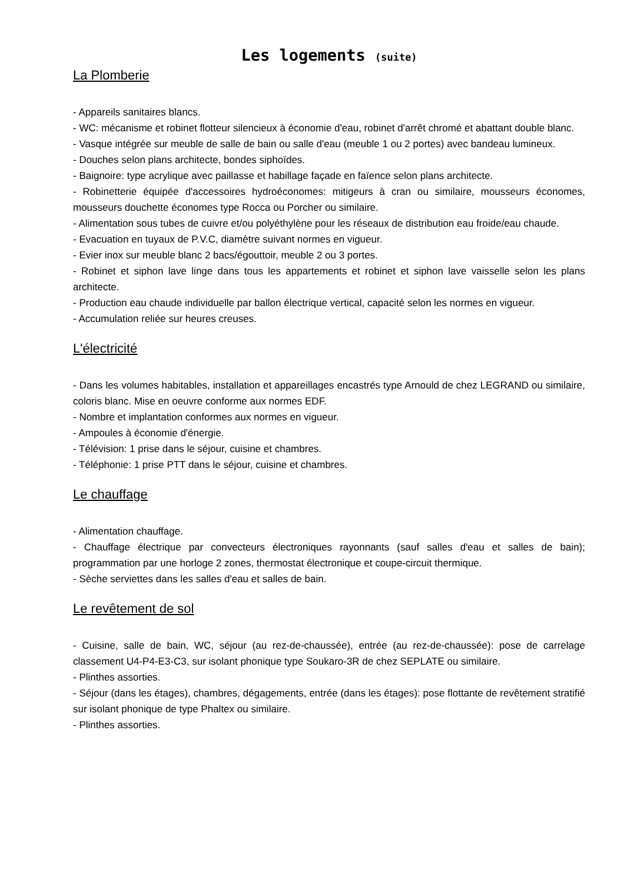Les logements (suite)
La Plomberie
- Appareils sanitaires blancs.
- WC: mécanisme et robinet flotteur silencieux à économie d'eau, robinet d'arrêt chromé et abattant double blanc.
- Vasque intégrée sur meuble de salle de bain ou salle d'eau (meuble 1 ou 2 portes) avec bandeau lumineux.
- Douches selon plans architecte, bondes siphoïdes.
- Baignoire: type acrylique avec paillasse et habillage façade en faïence selon plans architecte.
- Robinetterie équipée d'accessoires hydroéconomes: mitigeurs à cran ou similaire, mousseurs économes, mousseurs douchette économes type Rocca ou Porcher ou similaire.
- Alimentation sous tubes de cuivre et/ou polyéthylène pour les réseaux de distribution eau froide/eau chaude.
- Evacuation en tuyaux de P.V.C, diamètre suivant normes en vigueur.
- Evier inox sur meuble blanc 2 bacs/égouttoir, meuble 2 ou 3 portes.
- Robinet et siphon lave linge dans tous les appartements et robinet et siphon lave vaisselle selon les plans architecte.
- Production eau chaude individuelle par ballon électrique vertical, capacité selon les normes en vigueur.
- Accumulation reliée sur heures creuses.
L'électricité
- Dans les volumes habitables, installation et appareillages encastrés type Arnould de chez LEGRAND ou similaire, coloris blanc. Mise en oeuvre conforme aux normes EDF.
- Nombre et implantation conformes aux normes en vigueur.
- Ampoules à économie d'énergie.
- Télévision: 1 prise dans le séjour, cuisine et chambres.
- Téléphonie: 1 prise PTT dans le séjour, cuisine et chambres.
Le chauffage
- Alimentation chauffage.
- Chauffage électrique par convecteurs électroniques rayonnants (sauf salles d'eau et salles de bain); programmation par une horloge 2 zones, thermostat électronique et coupe-circuit thermique.
- Sèche serviettes dans les salles d'eau et salles de bain.
Le revêtement de sol
- Cuisine, salle de bain, WC, séjour (au rez-de-chaussée), entrée (au rez-de-chaussée): pose de carrelage classement U4-P4-E3-C3, sur isolant phonique type Soukaro-3R de chez SEPLATE ou similaire.
- Plinthes assorties.
- Séjour (dans les étages), chambres, dégagements, entrée (dans les étages): pose flottante de revêtement stratifié sur isolant phonique de type Phaltex ou similaire.
- Plinthes assorties.